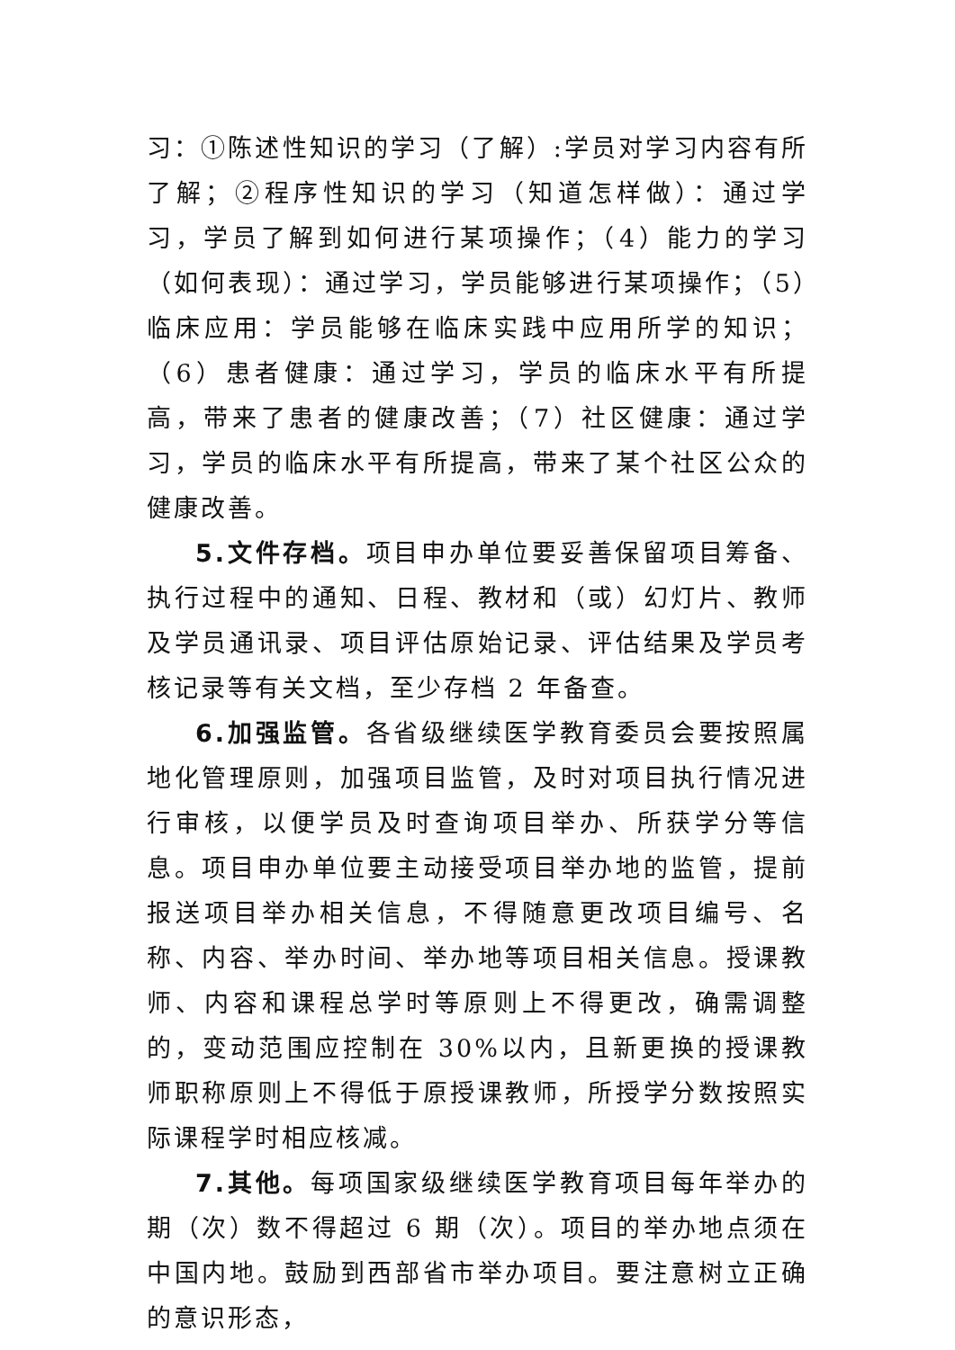习：①陈述性知识的学习（了解）:学员对学习内容有所了解；②程序性知识的学习（知道怎样做）：通过学习，学员了解到如何进行某项操作；（4）能力的学习（如何表现）：通过学习，学员能够进行某项操作；（5）临床应用：学员能够在临床实践中应用所学的知识；（6）患者健康：通过学习，学员的临床水平有所提高，带来了患者的健康改善；（7）社区健康：通过学习，学员的临床水平有所提高，带来了某个社区公众的健康改善。
5.文件存档。项目申办单位要妥善保留项目筹备、执行过程中的通知、日程、教材和（或）幻灯片、教师及学员通讯录、项目评估原始记录、评估结果及学员考核记录等有关文档，至少存档 2 年备查。
6.加强监管。各省级继续医学教育委员会要按照属地化管理原则，加强项目监管，及时对项目执行情况进行审核，以便学员及时查询项目举办、所获学分等信息。项目申办单位要主动接受项目举办地的监管，提前报送项目举办相关信息，不得随意更改项目编号、名称、内容、举办时间、举办地等项目相关信息。授课教师、内容和课程总学时等原则上不得更改，确需调整的，变动范围应控制在 30%以内，且新更换的授课教师职称原则上不得低于原授课教师，所授学分数按照实际课程学时相应核减。
7.其他。每项国家级继续医学教育项目每年举办的期（次）数不得超过 6 期（次）。项目的举办地点须在中国内地。鼓励到西部省市举办项目。要注意树立正确的意识形态，